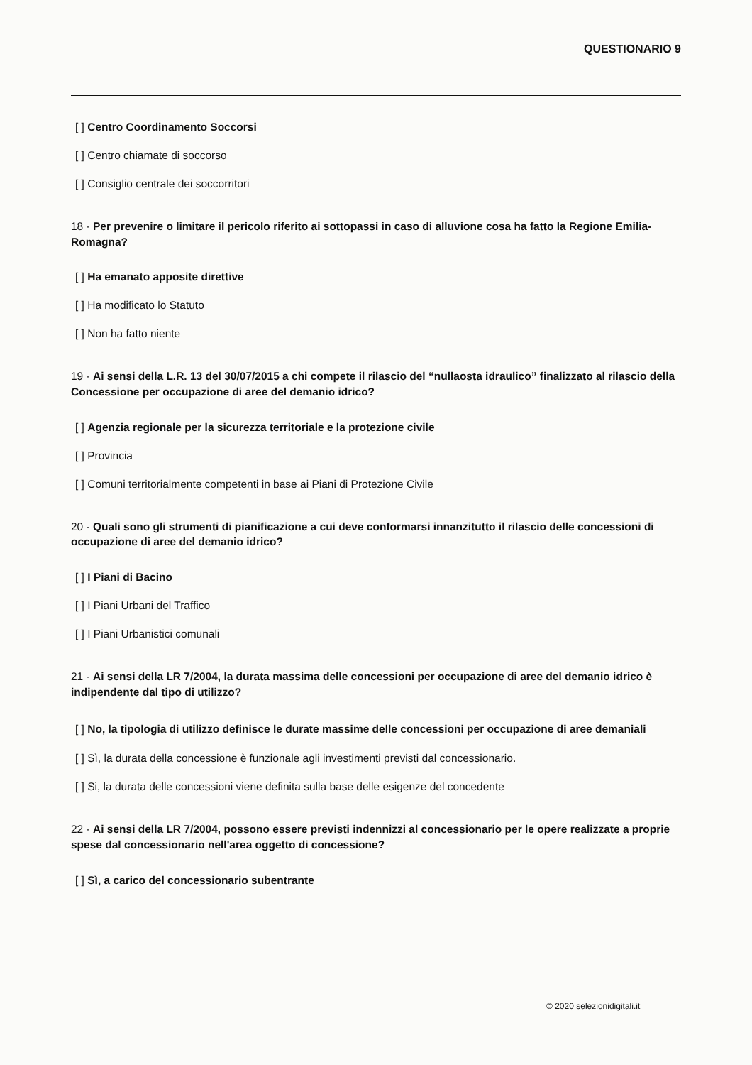QUESTIONARIO 9
[ ] Centro Coordinamento Soccorsi
[ ] Centro chiamate di soccorso
[ ] Consiglio centrale dei soccorritori
18 - Per prevenire o limitare il pericolo riferito ai sottopassi in caso di alluvione cosa ha fatto la Regione Emilia-Romagna?
[ ] Ha emanato apposite direttive
[ ] Ha modificato lo Statuto
[ ] Non ha fatto niente
19 - Ai sensi della L.R. 13 del 30/07/2015 a chi compete il rilascio del “nullaosta idraulico” finalizzato al rilascio della Concessione per occupazione di aree del demanio idrico?
[ ] Agenzia regionale per la sicurezza territoriale e la protezione civile
[ ] Provincia
[ ] Comuni territorialmente competenti in base ai Piani di Protezione Civile
20 - Quali sono gli strumenti di pianificazione a cui deve conformarsi innanzitutto il rilascio delle concessioni di occupazione di aree del demanio idrico?
[ ] I Piani di Bacino
[ ] I Piani Urbani del Traffico
[ ] I Piani Urbanistici comunali
21 - Ai sensi della LR 7/2004, la durata massima delle concessioni per occupazione di aree del demanio idrico è indipendente dal tipo di utilizzo?
[ ] No, la tipologia di utilizzo definisce le durate massime delle concessioni per occupazione di aree demaniali
[ ] Sì, la durata della concessione è funzionale agli investimenti previsti dal concessionario.
[ ] Si, la durata delle concessioni viene definita sulla base delle esigenze del concedente
22 - Ai sensi della LR 7/2004, possono essere previsti indennizzi al concessionario per le opere realizzate a proprie spese dal concessionario nell'area oggetto di concessione?
[ ] Sì, a carico del concessionario subentrante
© 2020 selezionidigitali.it